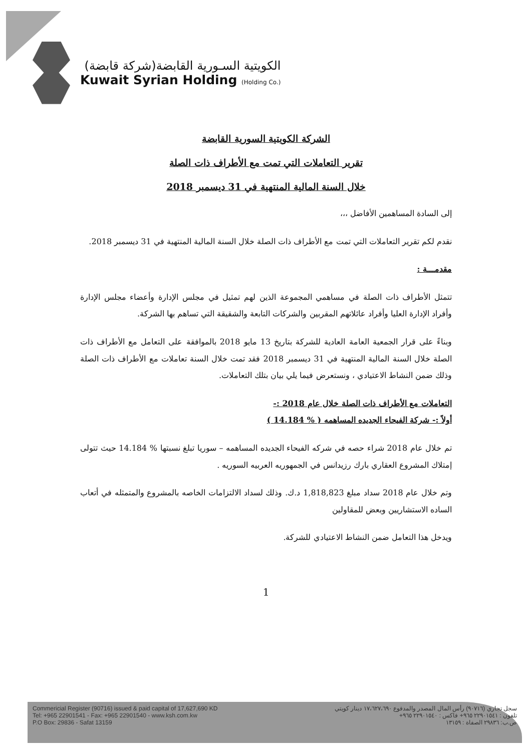الكويتية السـورية القابضة(شركة قابضة)
Kuwait Syrian Holding (Holding Co.)
الشركة الكويتية السورية القابضة
تقرير التعاملات التي تمت مع الأطراف ذات الصلة
خلال السنة المالية المنتهية في 31 ديسمبر 2018
إلى السادة المساهمين الأفاضل ،،،
نقدم لكم تقرير التعاملات التي تمت مع الأطراف ذات الصلة خلال السنة المالية المنتهية في 31 ديسمبر 2018.
مقدمـــة :
تتمثل الأطراف ذات الصلة في مساهمي المجموعة الذين لهم تمثيل في مجلس الإدارة وأعضاء مجلس الإدارة وأفراد الإدارة العليا وأفراد عائلاتهم المقربين والشركات التابعة والشقيقة التي تساهم بها الشركة.
وبناءً على قرار الجمعية العامة العادية للشركة بتاريخ 13 مايو 2018 بالموافقة على التعامل مع الأطراف ذات الصلة خلال السنة المالية المنتهية في 31 ديسمبر 2018 فقد تمت خلال السنة تعاملات مع الأطراف ذات الصلة وذلك ضمن النشاط الاعتيادي ، ونستعرض فيما يلي بيان بتلك التعاملات.
التعاملات مع الأطراف ذات الصلة خلال عام 2018 :-
أولاً :- شركة الفيحاء الجديده المساهمه ( % 14.184 )
تم خلال عام 2018 شراء حصه في شركه الفيحاء الجديده المساهمه – سوريا تبلغ نسبتها % 14.184 حيث تتولى إمتلاك المشروع العقاري بارك رزيدانس في الجمهوريه العربيه السوريه .
وتم خلال عام 2018 سداد مبلغ 1,818,823 د.ك. وذلك لسداد الالتزامات الخاصه بالمشروع والمتمثله في أتعاب الساده الاستشاريين وبعض للمقاولين
ويدخل هذا التعامل ضمن النشاط الاعتيادي للشركة.
1
Commericial Register (90716) issued & paid capital of 17,627,690 KD
Tel: +965 22901541 - Fax: +965 22901540 - www.ksh.com.kw
P.O Box: 29836 - Safat 13159
سجل تجاري (٩٠٧١٦) رأس المال المصدر والمدفوع ١٧،٦٢٧،٦٩٠ دينار كويتي
تلفون : ٢٢٩٠١٥٤١ ٩٦٥+ فاكس : ٢٢٩٠١٥٤٠ ٩٦٥+
ص.ب: ٢٩٨٣٦ الصفاة : ١٣١٥٩